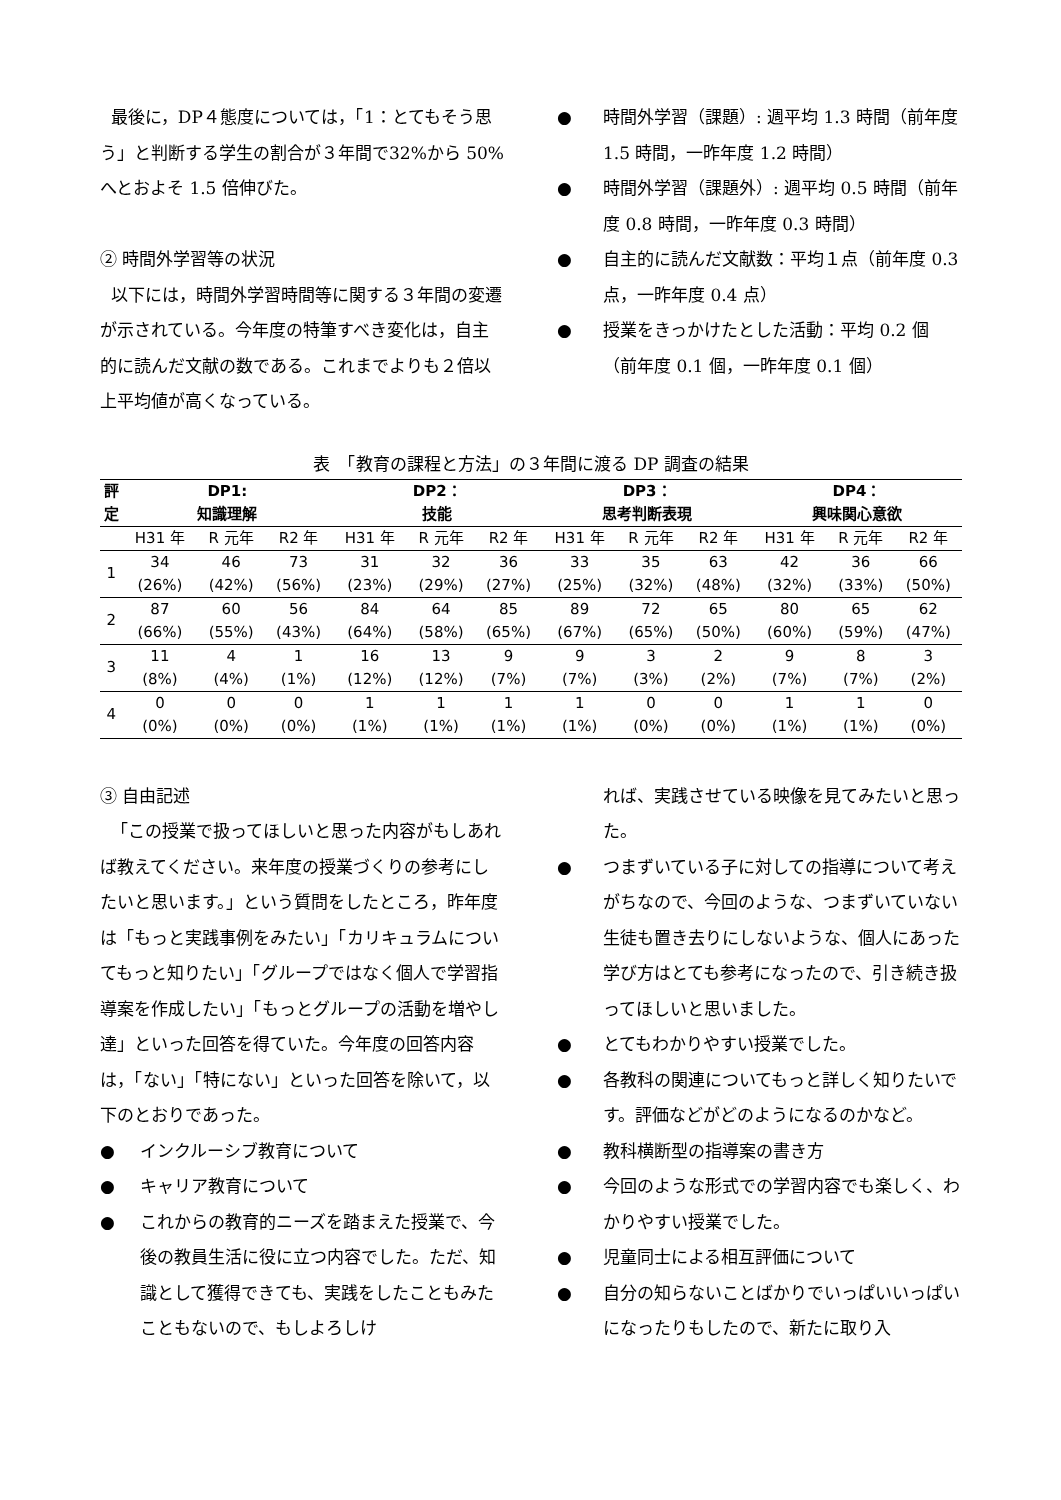最後に，DP４態度については，「1：とてもそう思う」と判断する学生の割合が３年間で32%から 50%へとおよそ 1.5 倍伸びた。
② 時間外学習等の状況
以下には，時間外学習時間等に関する３年間の変遷が示されている。今年度の特筆すべき変化は，自主的に読んだ文献の数である。これまでよりも２倍以上平均値が高くなっている。
● 時間外学習（課題）: 週平均 1.3 時間（前年度 1.5 時間，一昨年度 1.2 時間）
● 時間外学習（課題外）: 週平均 0.5 時間（前年度 0.8 時間，一昨年度 0.3 時間）
● 自主的に読んだ文献数：平均１点（前年度 0.3 点，一昨年度 0.4 点）
● 授業をきっかけたとした活動：平均 0.2 個（前年度 0.1 個，一昨年度 0.1 個）
表　「教育の課程と方法」の３年間に渡る DP 調査の結果
| 評 定 | DP1: 知識理解 | | | DP2： 技能 | | | DP3： 思考判断表現 | | | DP4： 興味関心意欲 | | |
| --- | --- | --- | --- | --- | --- | --- | --- | --- | --- | --- | --- | --- |
| | H31 年 | R 元年 | R2 年 | H31 年 | R 元年 | R2 年 | H31 年 | R 元年 | R2 年 | H31 年 | R 元年 | R2 年 |
| 1 | 34 (26%) | 46 (42%) | 73 (56%) | 31 (23%) | 32 (29%) | 36 (27%) | 33 (25%) | 35 (32%) | 63 (48%) | 42 (32%) | 36 (33%) | 66 (50%) |
| 2 | 87 (66%) | 60 (55%) | 56 (43%) | 84 (64%) | 64 (58%) | 85 (65%) | 89 (67%) | 72 (65%) | 65 (50%) | 80 (60%) | 65 (59%) | 62 (47%) |
| 3 | 11 (8%) | 4 (4%) | 1 (1%) | 16 (12%) | 13 (12%) | 9 (7%) | 9 (7%) | 3 (3%) | 2 (2%) | 9 (7%) | 8 (7%) | 3 (2%) |
| 4 | 0 (0%) | 0 (0%) | 0 (0%) | 1 (1%) | 1 (1%) | 1 (1%) | 1 (1%) | 0 (0%) | 0 (0%) | 1 (1%) | 1 (1%) | 0 (0%) |
③ 自由記述
「この授業で扱ってほしいと思った内容がもしあれば教えてください。来年度の授業づくりの参考にしたいと思います。」という質問をしたところ，昨年度は「もっと実践事例をみたい」「カリキュラムについてもっと知りたい」「グループではなく個人で学習指導案を作成したい」「もっとグループの活動を増やし達」といった回答を得ていた。今年度の回答内容は，「ない」「特にない」といった回答を除いて，以下のとおりであった。
● インクルーシブ教育について
● キャリア教育について
● これからの教育的ニーズを踏まえた授業で、今後の教員生活に役に立つ内容でした。ただ、知識として獲得できても、実践をしたこともみたこともないので、もしよろしけ
れば、実践させている映像を見てみたいと思った。
● つまずいている子に対しての指導について考えがちなので、今回のような、つまずいていない生徒も置き去りにしないような、個人にあった学び方はとても参考になったので、引き続き扱ってほしいと思いました。
● とてもわかりやすい授業でした。
● 各教科の関連についてもっと詳しく知りたいです。評価などがどのようになるのかなど。
● 教科横断型の指導案の書き方
● 今回のような形式での学習内容でも楽しく、わかりやすい授業でした。
● 児童同士による相互評価について
● 自分の知らないことばかりでいっぱいいっぱいになったりもしたので、新たに取り入